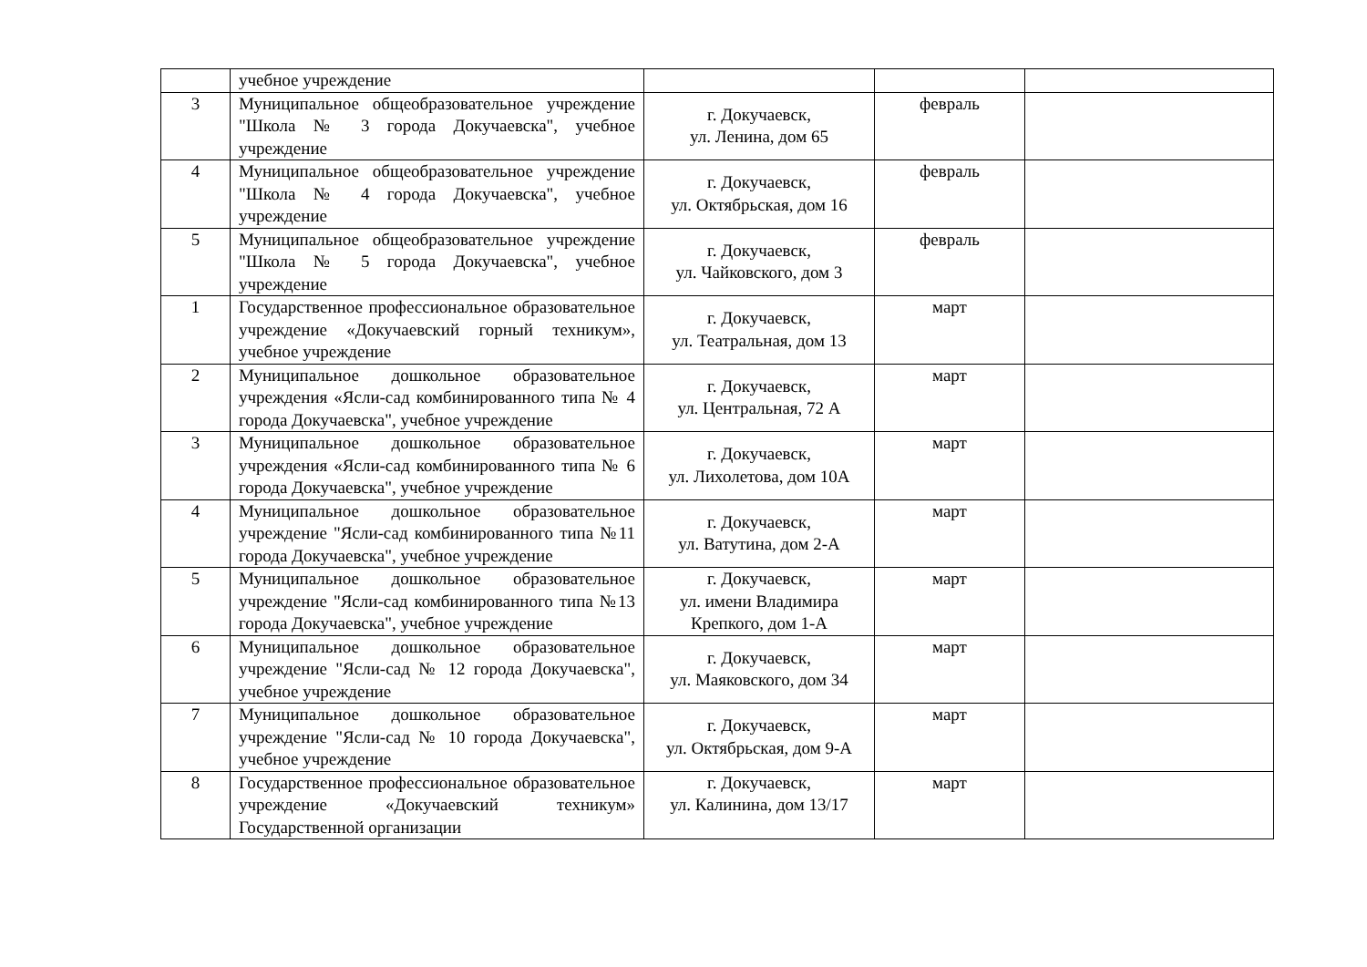| | учебное учреждение | | | |
| 3 | Муниципальное общеобразовательное учреждение "Школа № 3 города Докучаевска", учебное учреждение | г. Докучаевск, ул. Ленина, дом 65 | февраль | |
| 4 | Муниципальное общеобразовательное учреждение "Школа № 4 города Докучаевска", учебное учреждение | г. Докучаевск, ул. Октябрьская, дом 16 | февраль | |
| 5 | Муниципальное общеобразовательное учреждение "Школа № 5 города Докучаевска", учебное учреждение | г. Докучаевск, ул. Чайковского, дом 3 | февраль | |
| 1 | Государственное профессиональное образовательное учреждение «Докучаевский горный техникум», учебное учреждение | г. Докучаевск, ул. Театральная, дом 13 | март | |
| 2 | Муниципальное дошкольное образовательное учреждения «Ясли-сад комбинированного типа № 4 города Докучаевска", учебное учреждение | г. Докучаевск, ул. Центральная, 72 А | март | |
| 3 | Муниципальное дошкольное образовательное учреждения «Ясли-сад комбинированного типа № 6 города Докучаевска", учебное учреждение | г. Докучаевск, ул. Лихолетова, дом 10А | март | |
| 4 | Муниципальное дошкольное образовательное учреждение "Ясли-сад комбинированного типа №11 города Докучаевска", учебное учреждение | г. Докучаевск, ул. Ватутина, дом 2-А | март | |
| 5 | Муниципальное дошкольное образовательное учреждение "Ясли-сад комбинированного типа №13 города Докучаевска", учебное учреждение | г. Докучаевск, ул. имени Владимира Крепкого, дом 1-А | март | |
| 6 | Муниципальное дошкольное образовательное учреждение "Ясли-сад № 12 города Докучаевска", учебное учреждение | г. Докучаевск, ул. Маяковского, дом 34 | март | |
| 7 | Муниципальное дошкольное образовательное учреждение "Ясли-сад № 10 города Докучаевска", учебное учреждение | г. Докучаевск, ул. Октябрьская, дом 9-А | март | |
| 8 | Государственное профессиональное образовательное учреждение «Докучаевский техникум» Государственной организации | г. Докучаевск, ул. Калинина, дом 13/17 | март | |